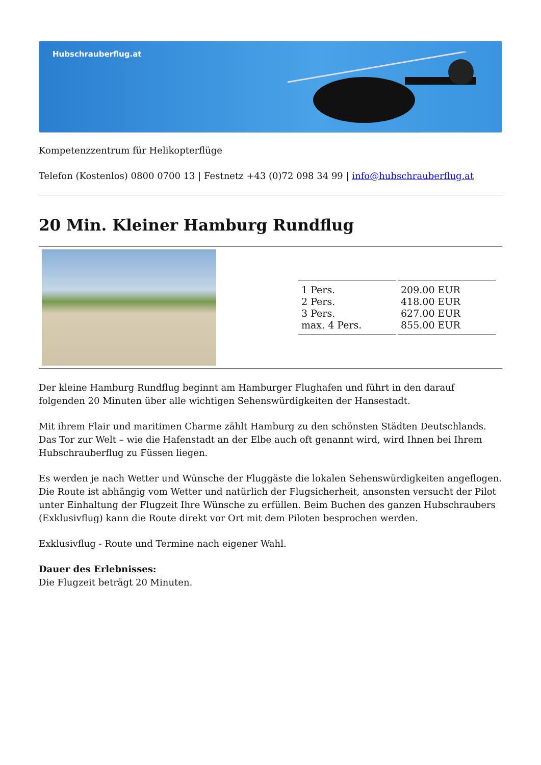Hubschrauberflug.at
Kompetenzzentrum für Helikopterflüge
Telefon (Kostenlos) 0800 0700 13 | Festnetz +43 (0)72 098 34 99 | info@hubschrauberflug.at
20 Min. Kleiner Hamburg Rundflug
| 1 Pers. 2 Pers. 3 Pers. max. 4 Pers. | 209.00 EUR 418.00 EUR 627.00 EUR 855.00 EUR |
Der kleine Hamburg Rundflug beginnt am Hamburger Flughafen und führt in den darauf folgenden 20 Minuten über alle wichtigen Sehenswürdigkeiten der Hansestadt.
Mit ihrem Flair und maritimen Charme zählt Hamburg zu den schönsten Städten Deutschlands. Das Tor zur Welt – wie die Hafenstadt an der Elbe auch oft genannt wird, wird Ihnen bei Ihrem Hubschrauberflug zu Füssen liegen.
Es werden je nach Wetter und Wünsche der Fluggäste die lokalen Sehenswürdigkeiten angeflogen. Die Route ist abhängig vom Wetter und natürlich der Flugsicherheit, ansonsten versucht der Pilot unter Einhaltung der Flugzeit Ihre Wünsche zu erfüllen. Beim Buchen des ganzen Hubschraubers (Exklusivflug) kann die Route direkt vor Ort mit dem Piloten besprochen werden.
Exklusivflug - Route und Termine nach eigener Wahl.
Dauer des Erlebnisses:
Die Flugzeit beträgt 20 Minuten.